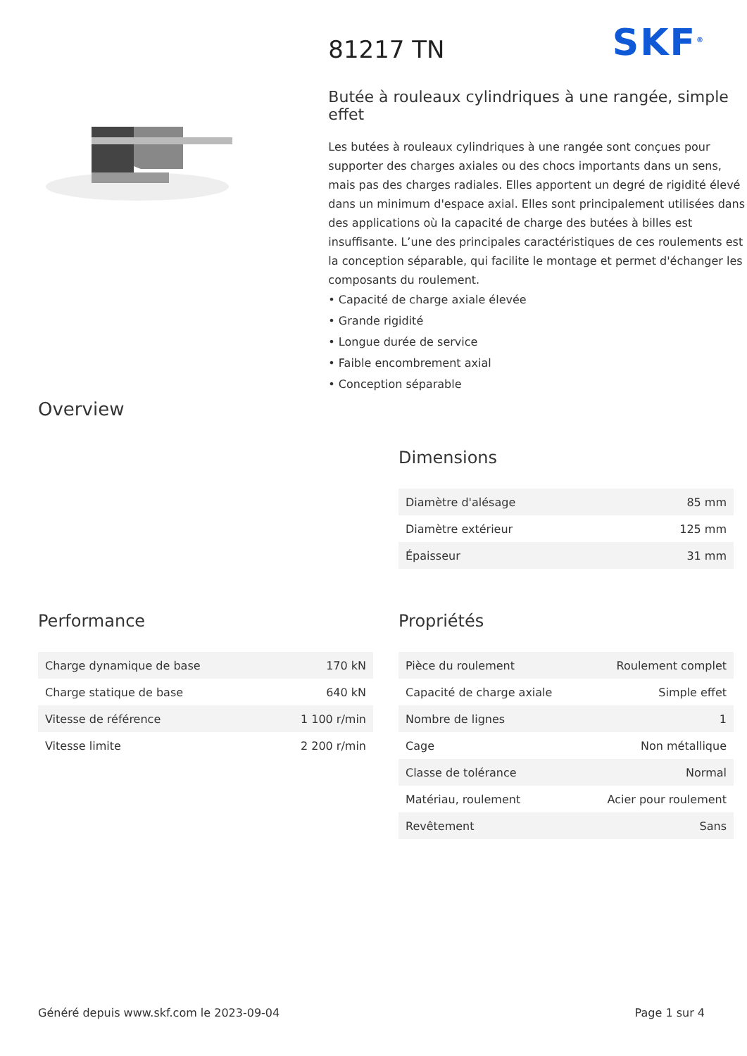SKF<sup>®</sup>
81217 TN
Butée à rouleaux cylindriques à une rangée, simple effet
Les butées à rouleaux cylindriques à une rangée sont conçues pour supporter des charges axiales ou des chocs importants dans un sens, mais pas des charges radiales. Elles apportent un degré de rigidité élevé dans un minimum d'espace axial. Elles sont principalement utilisées dans des applications où la capacité de charge des butées à billes est insuffisante. L’une des principales caractéristiques de ces roulements est la conception séparable, qui facilite le montage et permet d'échanger les composants du roulement.
• Capacité de charge axiale élevée
• Grande rigidité
• Longue durée de service
• Faible encombrement axial
• Conception séparable
Overview
Dimensions
| Diamètre d'alésage | 85 mm |
| Diamètre extérieur | 125 mm |
| Épaisseur | 31 mm |
Performance
| Charge dynamique de base | 170 kN |
| Charge statique de base | 640 kN |
| Vitesse de référence | 1 100 r/min |
| Vitesse limite | 2 200 r/min |
Propriétés
| Pièce du roulement | Roulement complet |
| Capacité de charge axiale | Simple effet |
| Nombre de lignes | 1 |
| Cage | Non métallique |
| Classe de tolérance | Normal |
| Matériau, roulement | Acier pour roulement |
| Revêtement | Sans |
Généré depuis www.skf.com le 2023-09-04 Page 1 sur 4